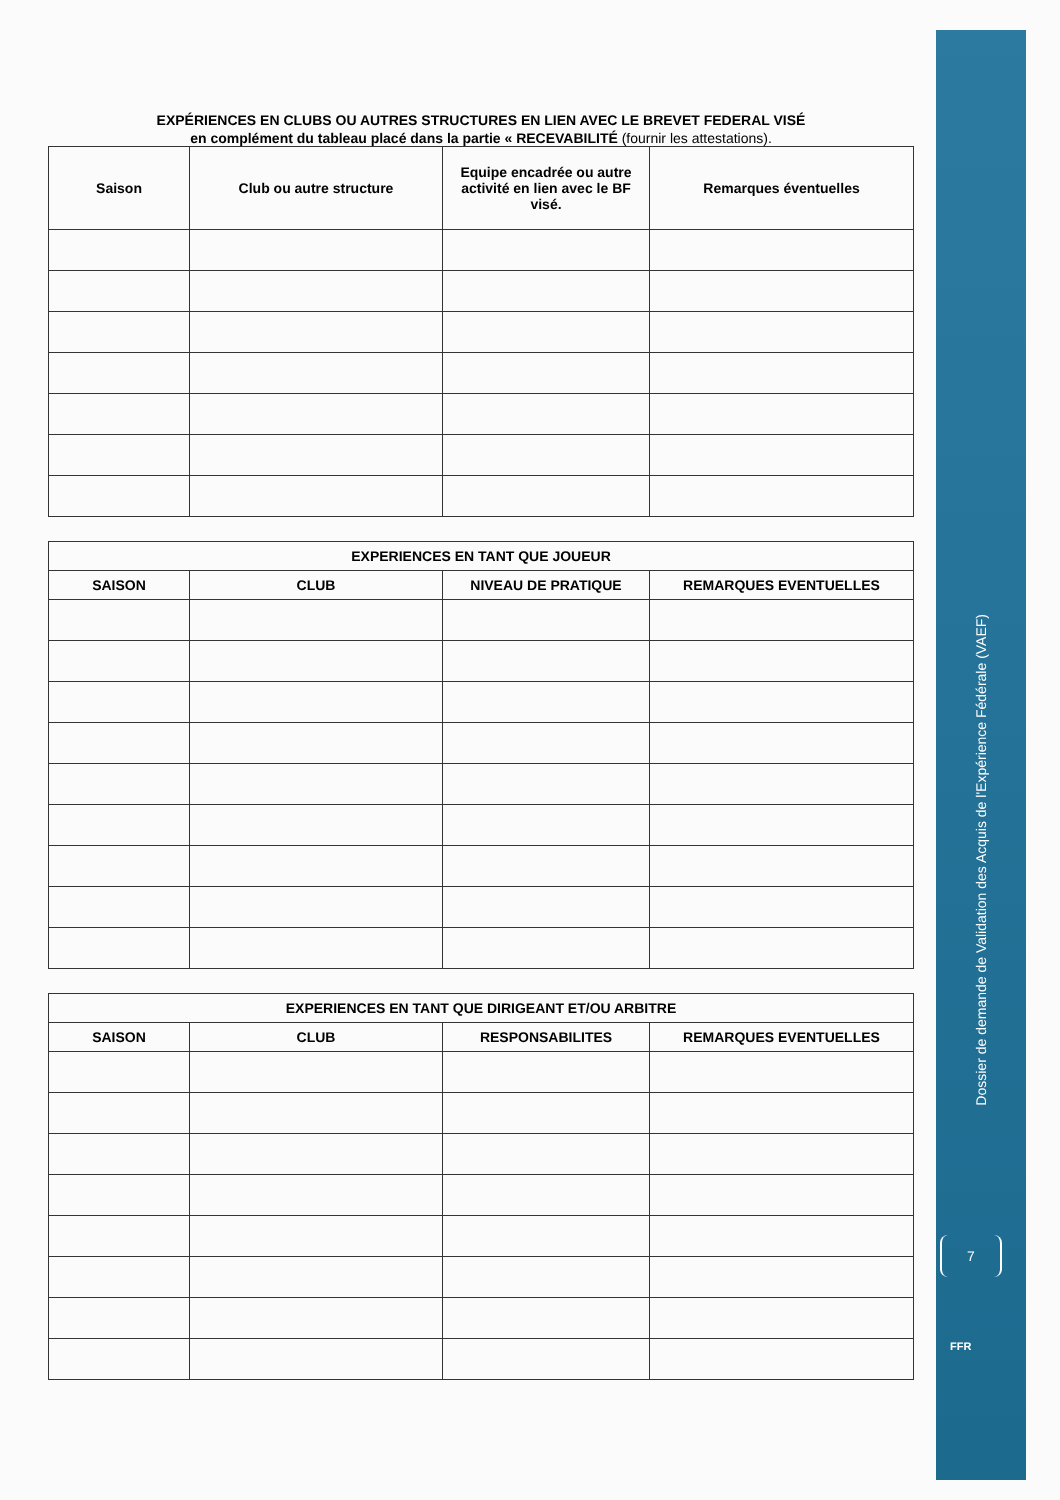EXPÉRIENCES EN CLUBS OU AUTRES STRUCTURES EN LIEN AVEC LE BREVET FEDERAL VISÉ
en complément du tableau placé dans la partie « RECEVABILITÉ (fournir les attestations).
| Saison | Club ou autre structure | Equipe encadrée ou autre activité en lien avec le BF visé. | Remarques éventuelles |
| --- | --- | --- | --- |
| EXPERIENCES EN TANT QUE JOUEUR | | | |
| --- | --- | --- | --- |
| SAISON | CLUB | NIVEAU DE PRATIQUE | REMARQUES EVENTUELLES |
| EXPERIENCES EN TANT QUE DIRIGEANT ET/OU ARBITRE | | | |
| --- | --- | --- | --- |
| SAISON | CLUB | RESPONSABILITES | REMARQUES EVENTUELLES |
Dossier de demande de Validation des Acquis de l'Expérience Fédérale (VAEF)
7
FFR